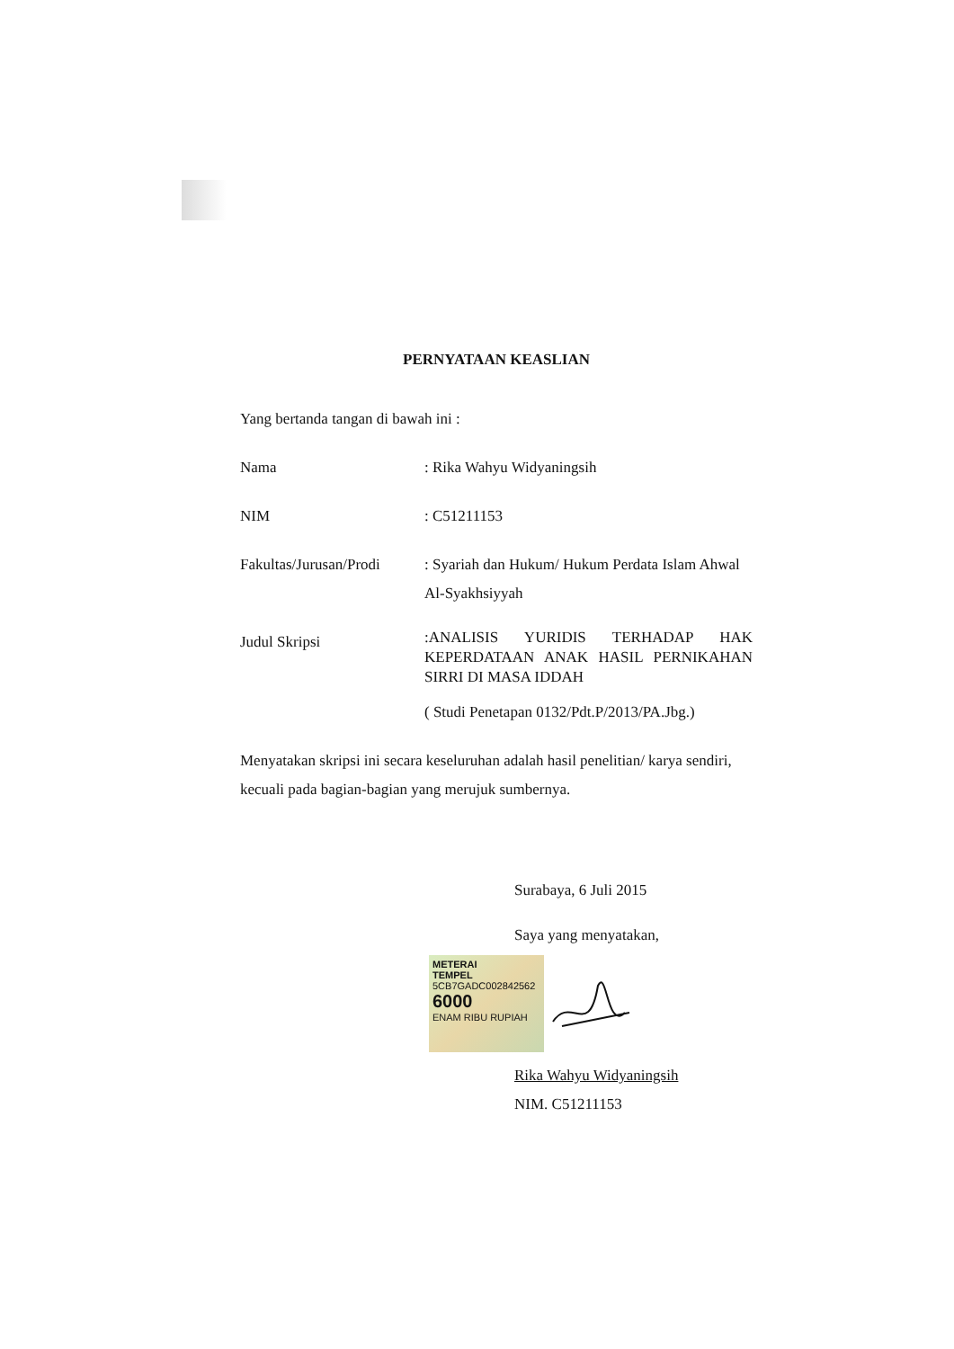PERNYATAAN KEASLIAN
Yang bertanda tangan di bawah ini :
Nama : Rika Wahyu Widyaningsih
NIM : C51211153
Fakultas/Jurusan/Prodi
: Syariah dan Hukum/ Hukum Perdata Islam Ahwal Al-Syakhsiyyah
Judul Skripsi
:ANALISIS YURIDIS TERHADAP HAK KEPERDATAAN ANAK HASIL PERNIKAHAN SIRRI DI MASA IDDAH
( Studi Penetapan 0132/Pdt.P/2013/PA.Jbg.)
Menyatakan skripsi ini secara keseluruhan adalah hasil penelitian/ karya sendiri, kecuali pada bagian-bagian yang merujuk sumbernya.
Surabaya, 6 Juli 2015
Saya yang menyatakan,
METERAI
TEMPEL
5CB7GADC002842562
6000
ENAM RIBU RUPIAH
Rika Wahyu Widyaningsih
NIM. C51211153